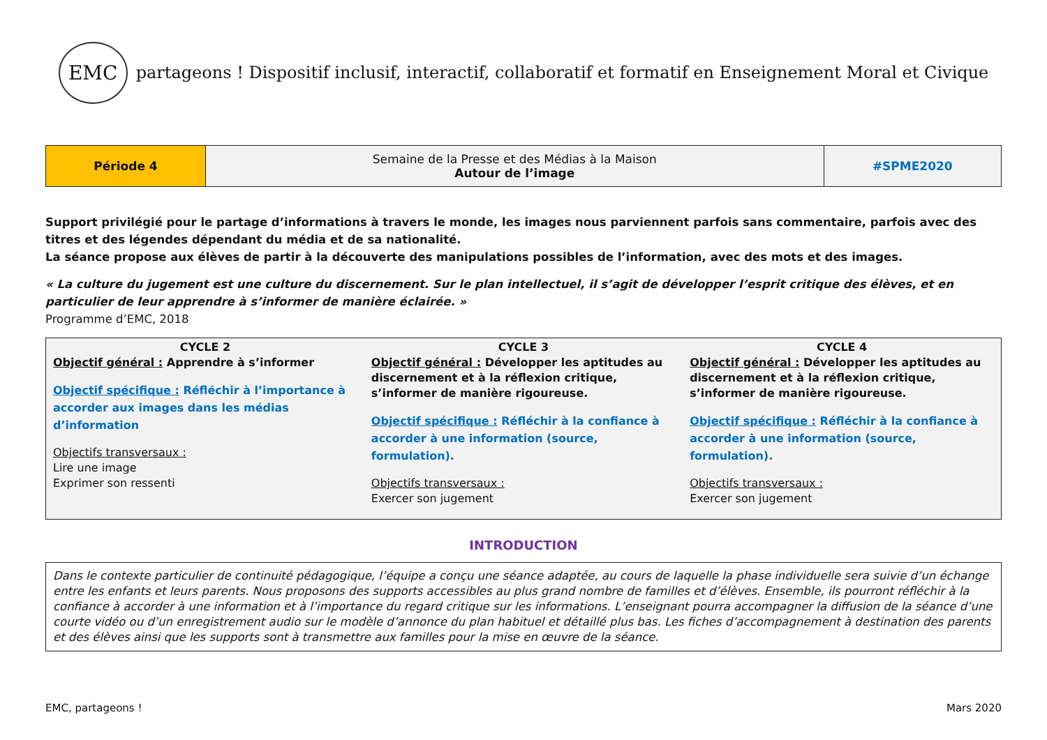EMC
partageons ! Dispositif inclusif, interactif, collaboratif et formatif en Enseignement Moral et Civique
| Période 4 | Semaine de la Presse et des Médias à la Maison Autour de l’image | #SPME2020 |
Support privilégié pour le partage d’informations à travers le monde, les images nous parviennent parfois sans commentaire, parfois avec des titres et des légendes dépendant du média et de sa nationalité.
La séance propose aux élèves de partir à la découverte des manipulations possibles de l’information, avec des mots et des images.
« La culture du jugement est une culture du discernement. Sur le plan intellectuel, il s’agit de développer l’esprit critique des élèves, et en particulier de leur apprendre à s’informer de manière éclairée. »
Programme d’EMC, 2018
| CYCLE 2 Objectif général : Apprendre à s’informer Objectif spécifique : Réfléchir à l’importance à accorder aux images dans les médias d’information Objectifs transversaux : Lire une image Exprimer son ressenti | CYCLE 3 Objectif général : Développer les aptitudes au discernement et à la réflexion critique, s’informer de manière rigoureuse. Objectif spécifique : Réfléchir à la confiance à accorder à une information (source, formulation). Objectifs transversaux : Exercer son jugement | CYCLE 4 Objectif général : Développer les aptitudes au discernement et à la réflexion critique, s’informer de manière rigoureuse. Objectif spécifique : Réfléchir à la confiance à accorder à une information (source, formulation). Objectifs transversaux : Exercer son jugement |
INTRODUCTION
Dans le contexte particulier de continuité pédagogique, l’équipe a conçu une séance adaptée, au cours de laquelle la phase individuelle sera suivie d’un échange entre les enfants et leurs parents. Nous proposons des supports accessibles au plus grand nombre de familles et d’élèves. Ensemble, ils pourront réfléchir à la confiance à accorder à une information et à l’importance du regard critique sur les informations. L’enseignant pourra accompagner la diffusion de la séance d’une courte vidéo ou d’un enregistrement audio sur le modèle d’annonce du plan habituel et détaillé plus bas. Les fiches d’accompagnement à destination des parents et des élèves ainsi que les supports sont à transmettre aux familles pour la mise en œuvre de la séance.
EMC, partageons ! Mars 2020